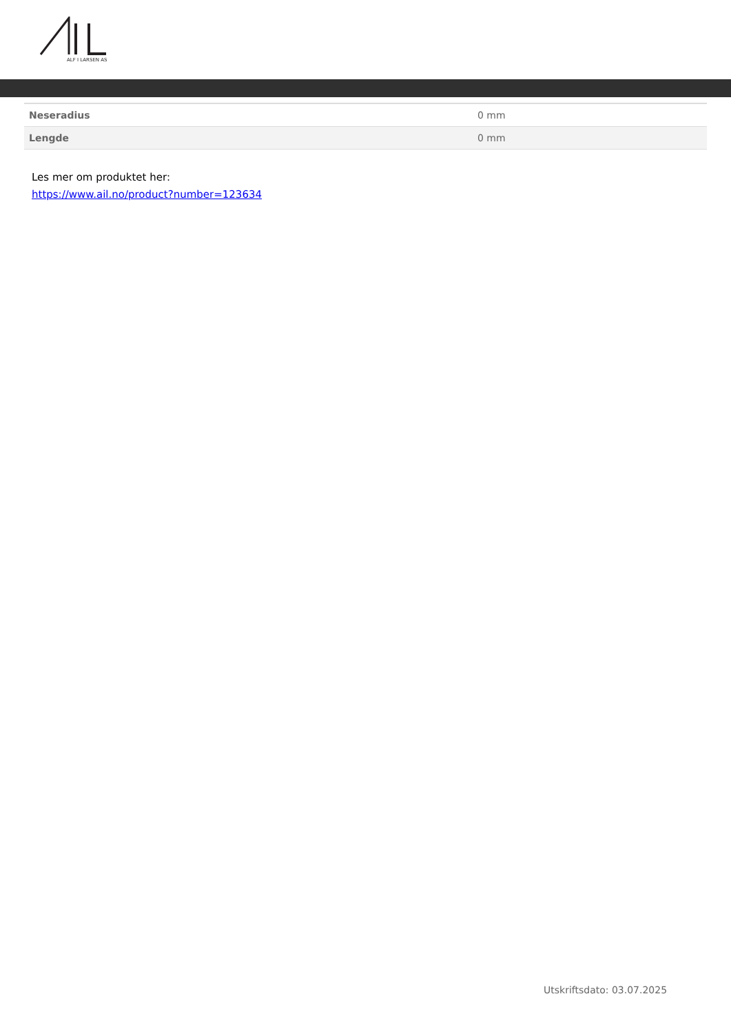ALF I LARSEN AS
| Neseradius | 0 mm |
| Lengde | 0 mm |
Les mer om produktet her:
https://www.ail.no/product?number=123634
Utskriftsdato: 03.07.2025